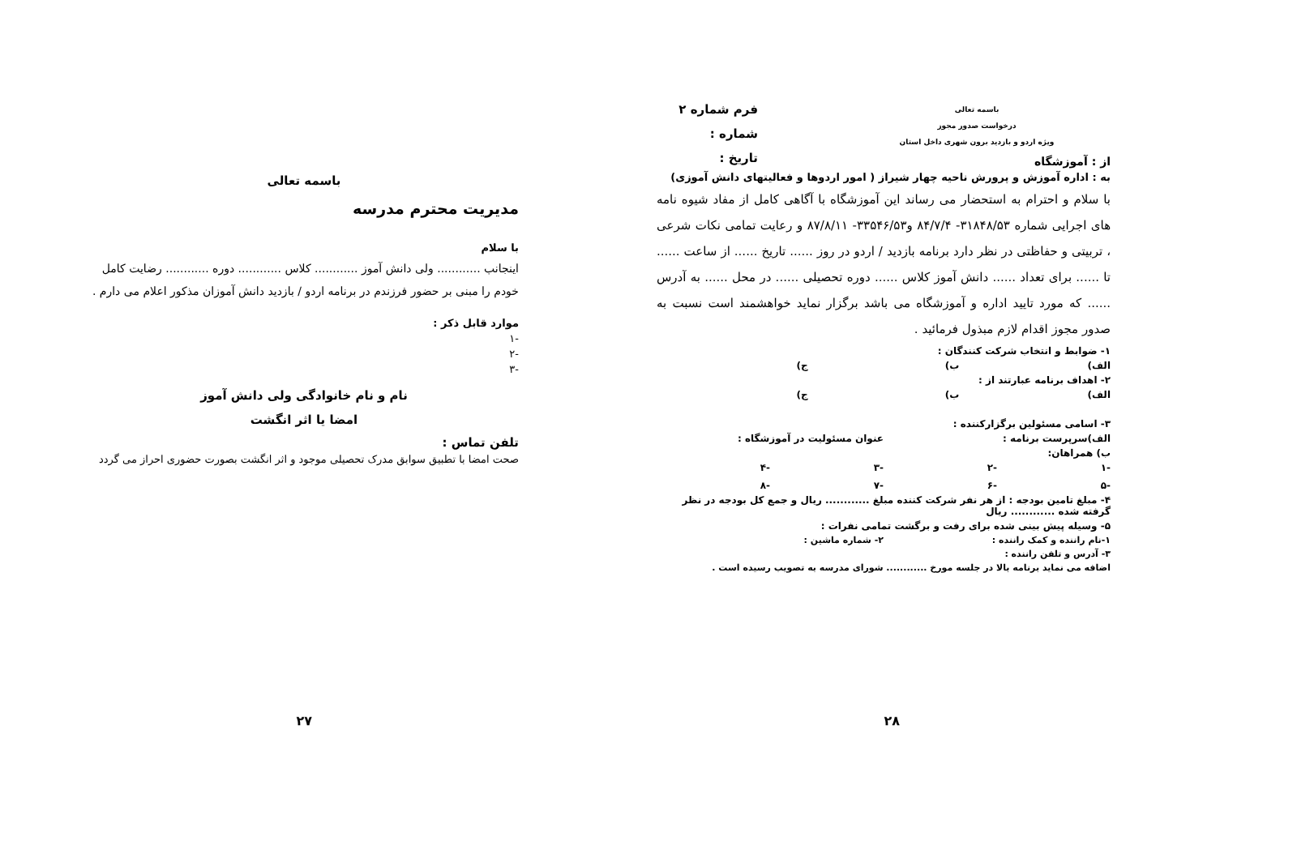باسمه تعالی
درخواست صدور مجوز
ویژه اردو و بازدید برون شهری داخل استان
فرم شماره ۲
شماره :
تاریخ :
از : آموزشگاه
به : اداره آموزش و پرورش ناحیه چهار شیراز ( امور اردوها و فعالیتهای دانش آموزی)
با سلام و احترام به استحضار می رساند این آموزشگاه با آگاهی کامل از مفاد شیوه نامه های اجرایی شماره ۳۱۸۴۸/۵۳- ۸۴/۷/۴ و۳۳۵۴۶/۵۳- ۸۷/۸/۱۱ و رعایت تمامی نکات شرعی ، تربیتی و حفاظتی در نظر دارد برنامه بازدید / اردو در روز ...... تاریخ ...... از ساعت ...... تا ...... برای تعداد ...... دانش آموز کلاس ...... دوره تحصیلی ...... در محل ...... به آدرس ...... که مورد تایید اداره و آموزشگاه می باشد برگزار نماید خواهشمند است نسبت به صدور مجوز اقدام لازم مبذول فرمائید .
۱- ضوابط و انتخاب شرکت کنندگان :
الف) ب) ج)
۲- اهداف برنامه عبارتند از :
الف) ب) ج)
۳- اسامی مسئولین برگزارکننده :
الف)سرپرست برنامه : عنوان مسئولیت در آموزشگاه :
ب) همراهان:
-۱ -۲ -۳ -۴
-۵ -۶ -۷ -۸
۴- مبلغ تامین بودجه : از هر نفر شرکت کننده مبلغ ............ ریال و جمع کل بودجه در نظر گرفته شده ............ ریال
۵- وسیله پیش بینی شده برای رفت و برگشت تمامی نفرات :
۱-نام راننده و کمک راننده : ۲- شماره ماشین :
۳- آدرس و تلفن راننده :
اضافه می نماید برنامه بالا در جلسه مورخ ............ شورای مدرسه به تصویب رسیده است .
۲۸
باسمه تعالی
مدیریت محترم مدرسه
با سلام
اینجانب ............ ولی دانش آموز ............ کلاس ............ دوره ............ رضایت کامل خودم را مبنی بر حضور فرزندم در برنامه اردو / بازدید دانش آموزان مذکور اعلام می دارم .
موارد قابل ذکر :
-۱
-۲
-۳
نام و نام خانوادگی ولی دانش آموز
امضا یا اثر انگشت
تلفن تماس :
صحت امضا با تطبیق سوابق مدرک تحصیلی موجود و اثر انگشت بصورت حضوری احراز می گردد
۲۷